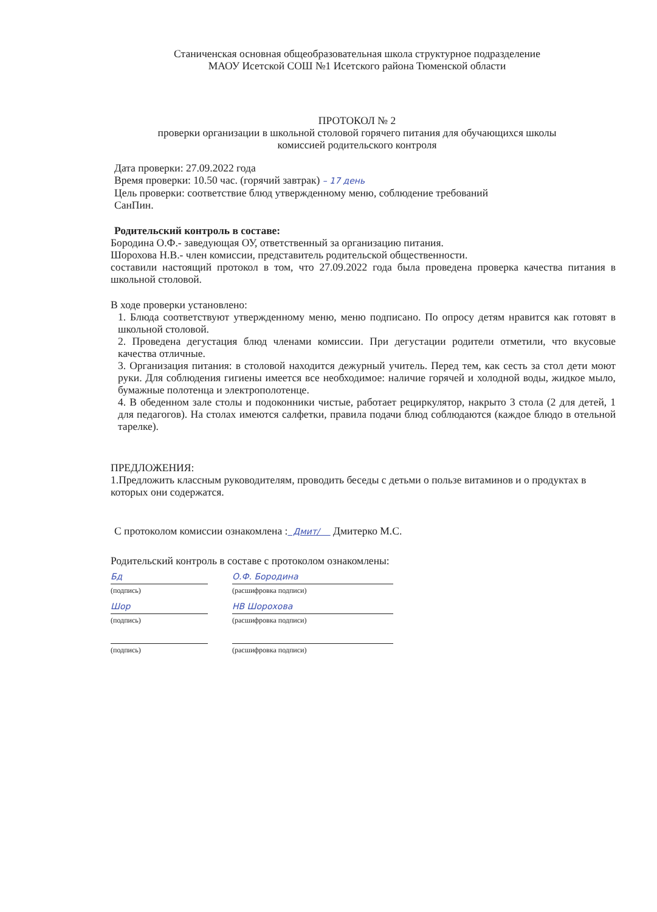Станиченская основная общеобразовательная школа структурное подразделение
МАОУ Исетской СОШ №1 Исетского района Тюменской области
ПРОТОКОЛ № 2
проверки организации в школьной столовой горячего питания для обучающихся школы
комиссией родительского контроля
Дата проверки: 27.09.2022 года
Время проверки: 10.50 час. (горячий завтрак) – 17 день
Цель проверки: соответствие блюд утвержденному меню, соблюдение требований
СанПин.
Родительский контроль в составе:
Бородина О.Ф.- заведующая ОУ, ответственный за организацию питания.
Шорохова Н.В.- член комиссии, представитель родительской общественности.
составили настоящий протокол в том, что 27.09.2022 года была проведена проверка качества питания в школьной столовой.
В ходе проверки установлено:
1. Блюда соответствуют утвержденному меню, меню подписано. По опросу детям нравится как готовят в школьной столовой.
2. Проведена дегустация блюд членами комиссии. При дегустации родители отметили, что вкусовые качества отличные.
3. Организация питания: в столовой находится дежурный учитель. Перед тем, как сесть за стол дети моют руки. Для соблюдения гигиены имеется все необходимое: наличие горячей и холодной воды, жидкое мыло, бумажные полотенца и электрополотенце.
4. В обеденном зале столы и подоконники чистые, работает рециркулятор, накрыто 3 стола (2 для детей, 1 для педагогов). На столах имеются салфетки, правила подачи блюд соблюдаются (каждое блюдо в отельной тарелке).
ПРЕДЛОЖЕНИЯ:
1.Предложить классным руководителям, проводить беседы с детьми о пользе витаминов и о продуктах в которых они содержатся.
С протоколом комиссии ознакомлена : Дмит/ Дмитерко М.С.
Родительский контроль в составе с протоколом ознакомлены:
Бд
(подпись)
О.Ф. Бородина
(расшифровка подписи)
Шор
(подпись)
НВ Шорохова
(расшифровка подписи)
(подпись) (расшифровка подписи)